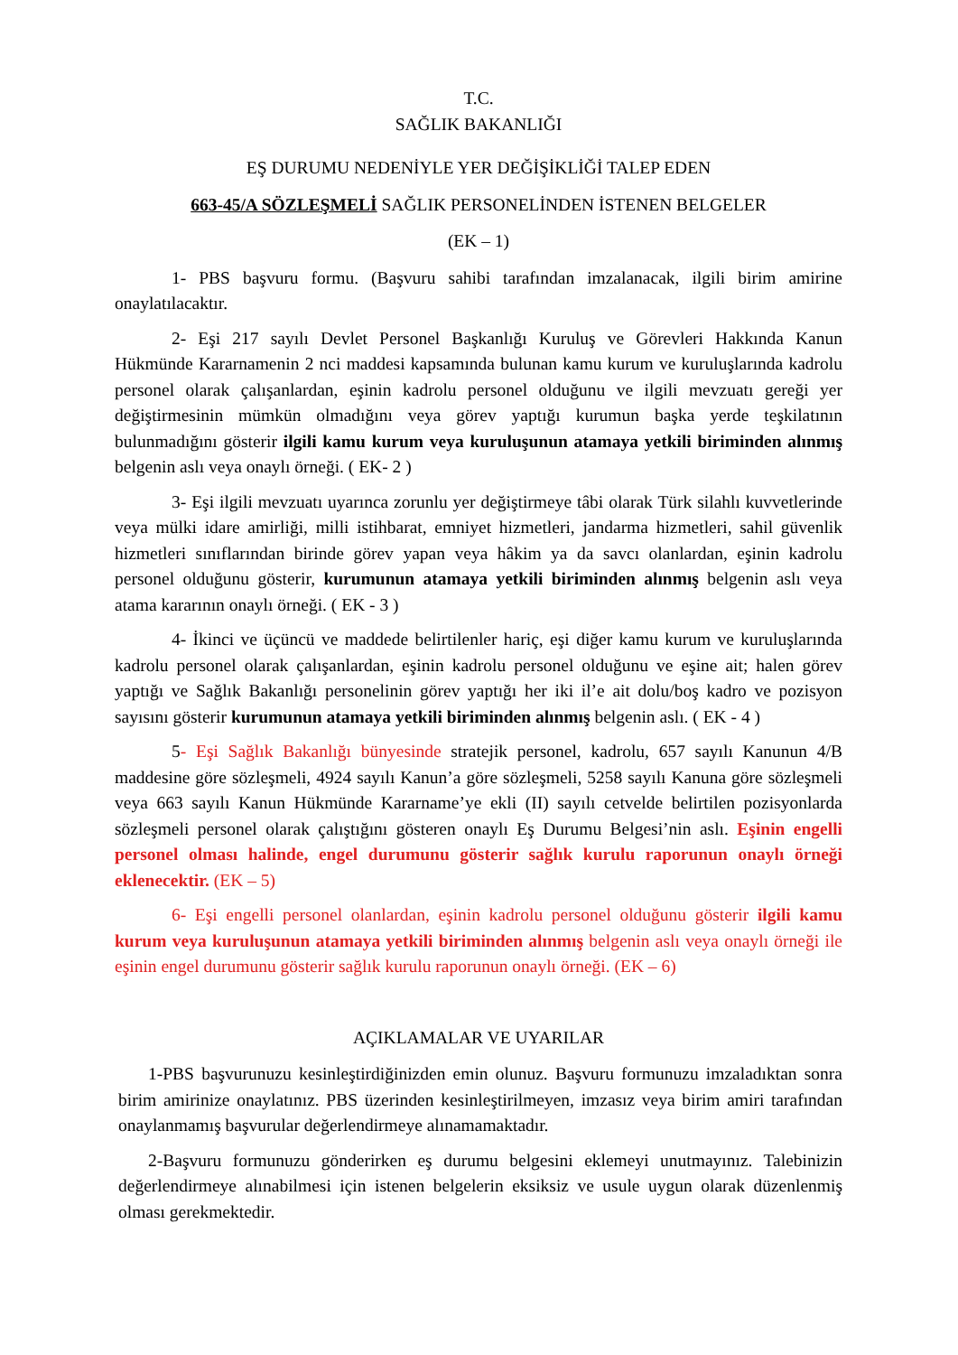T.C.
SAĞLIK BAKANLIĞI
EŞ DURUMU NEDENİYLE YER DEĞİŞİKLİĞİ TALEP EDEN
663-45/A SÖZLEŞMELİ SAĞLIK PERSONELİNDEN İSTENEN BELGELER
(EK – 1)
1- PBS başvuru formu. (Başvuru sahibi tarafından imzalanacak, ilgili birim amirine onaylatılacaktır.
2- Eşi 217 sayılı Devlet Personel Başkanlığı Kuruluş ve Görevleri Hakkında Kanun Hükmünde Kararnamenin 2 nci maddesi kapsamında bulunan kamu kurum ve kuruluşlarında kadrolu personel olarak çalışanlardan, eşinin kadrolu personel olduğunu ve ilgili mevzuatı gereği yer değiştirmesinin mümkün olmadığını veya görev yaptığı kurumun başka yerde teşkilatının bulunmadığını gösterir ilgili kamu kurum veya kuruluşunun atamaya yetkili biriminden alınmış belgenin aslı veya onaylı örneği. ( EK- 2 )
3- Eşi ilgili mevzuatı uyarınca zorunlu yer değiştirmeye tâbi olarak Türk silahlı kuvvetlerinde veya mülki idare amirliği, milli istihbarat, emniyet hizmetleri, jandarma hizmetleri, sahil güvenlik hizmetleri sınıflarından birinde görev yapan veya hâkim ya da savcı olanlardan, eşinin kadrolu personel olduğunu gösterir, kurumunun atamaya yetkili biriminden alınmış belgenin aslı veya atama kararının onaylı örneği. ( EK - 3 )
4- İkinci ve üçüncü ve maddede belirtilenler hariç, eşi diğer kamu kurum ve kuruluşlarında kadrolu personel olarak çalışanlardan, eşinin kadrolu personel olduğunu ve eşine ait; halen görev yaptığı ve Sağlık Bakanlığı personelinin görev yaptığı her iki il’e ait dolu/boş kadro ve pozisyon sayısını gösterir kurumunun atamaya yetkili biriminden alınmış belgenin aslı. ( EK - 4 )
5- Eşi Sağlık Bakanlığı bünyesinde stratejik personel, kadrolu, 657 sayılı Kanunun 4/B maddesine göre sözleşmeli, 4924 sayılı Kanun’a göre sözleşmeli, 5258 sayılı Kanuna göre sözleşmeli veya 663 sayılı Kanun Hükmünde Kararname’ye ekli (II) sayılı cetvelde belirtilen pozisyonlarda sözleşmeli personel olarak çalıştığını gösteren onaylı Eş Durumu Belgesi’nin aslı. Eşinin engelli personel olması halinde, engel durumunu gösterir sağlık kurulu raporunun onaylı örneği eklenecektir. (EK – 5)
6- Eşi engelli personel olanlardan, eşinin kadrolu personel olduğunu gösterir ilgili kamu kurum veya kuruluşunun atamaya yetkili biriminden alınmış belgenin aslı veya onaylı örneği ile eşinin engel durumunu gösterir sağlık kurulu raporunun onaylı örneği. (EK – 6)
AÇIKLAMALAR VE UYARILAR
1-PBS başvurunuzu kesinleştirdiğinizden emin olunuz. Başvuru formunuzu imzaladıktan sonra birim amirinize onaylatınız. PBS üzerinden kesinleştirilmeyen, imzasız veya birim amiri tarafından onaylanmamış başvurular değerlendirmeye alınamamaktadır.
2-Başvuru formunuzu gönderirken eş durumu belgesini eklemeyi unutmayınız. Talebinizin değerlendirmeye alınabilmesi için istenen belgelerin eksiksiz ve usule uygun olarak düzenlenmiş olması gerekmektedir.